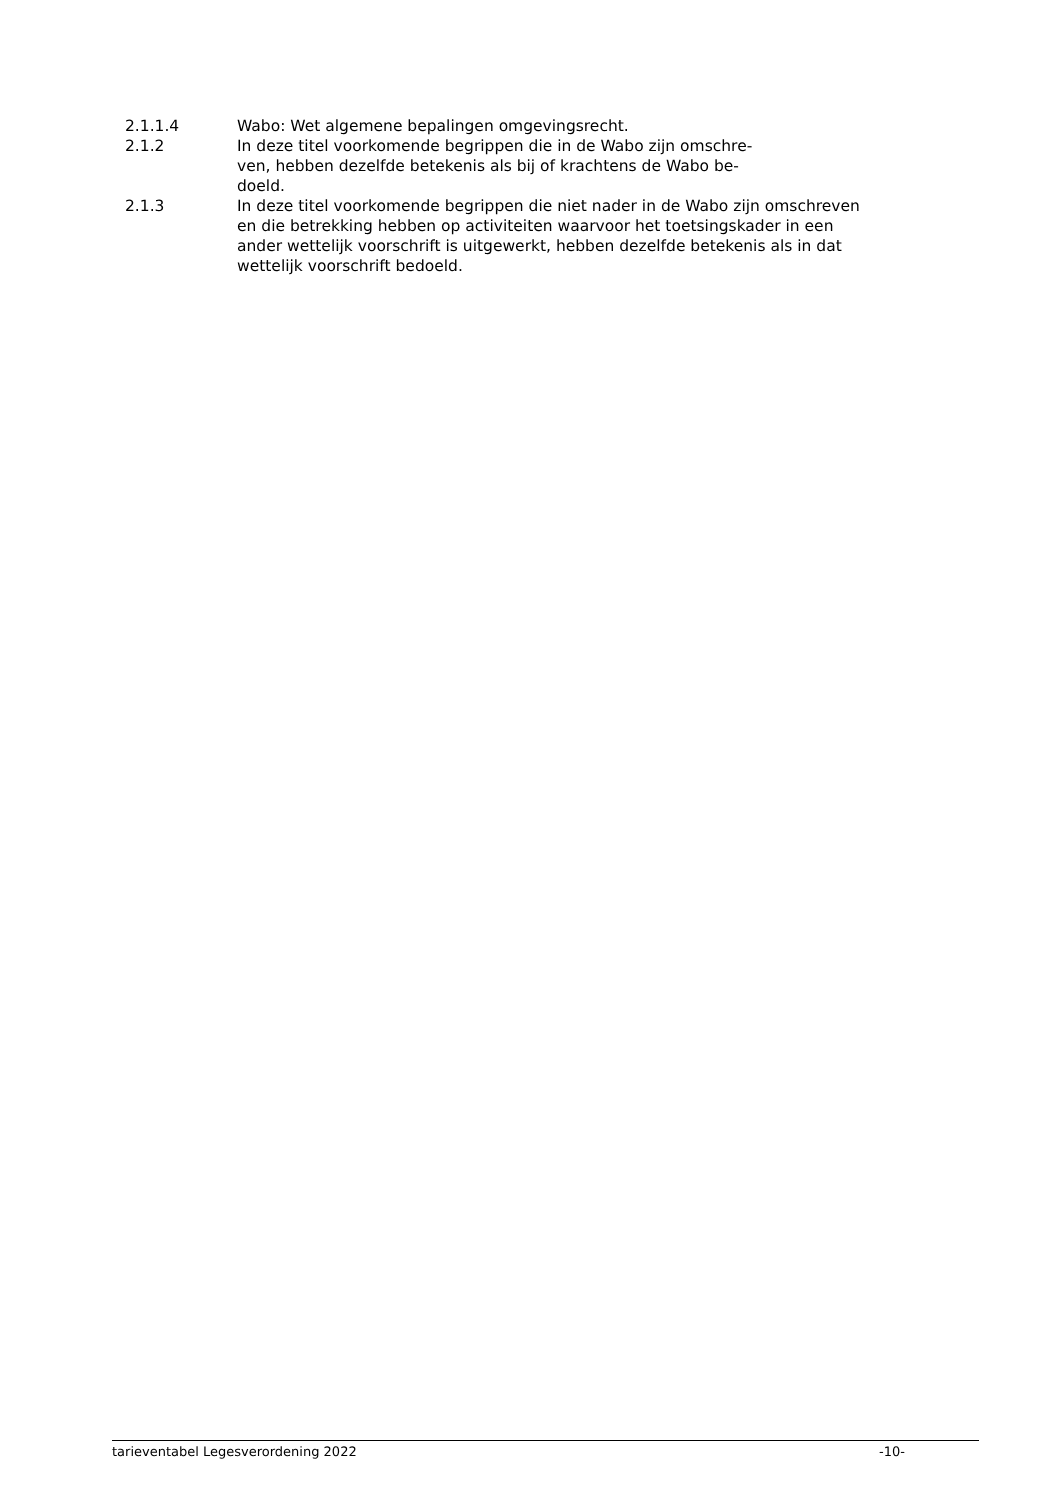2.1.1.4 Wabo: Wet algemene bepalingen omgevingsrecht.
2.1.2 In deze titel voorkomende begrippen die in de Wabo zijn omschre-
ven, hebben dezelfde betekenis als bij of krachtens de Wabo be-
doeld.
2.1.3 In deze titel voorkomende begrippen die niet nader in de Wabo zijn omschreven en die betrekking hebben op activiteiten waarvoor het toetsingskader in een ander wettelijk voorschrift is uitgewerkt, hebben dezelfde betekenis als in dat wettelijk voorschrift bedoeld.
tarieventabel Legesverordening 2022 -10-